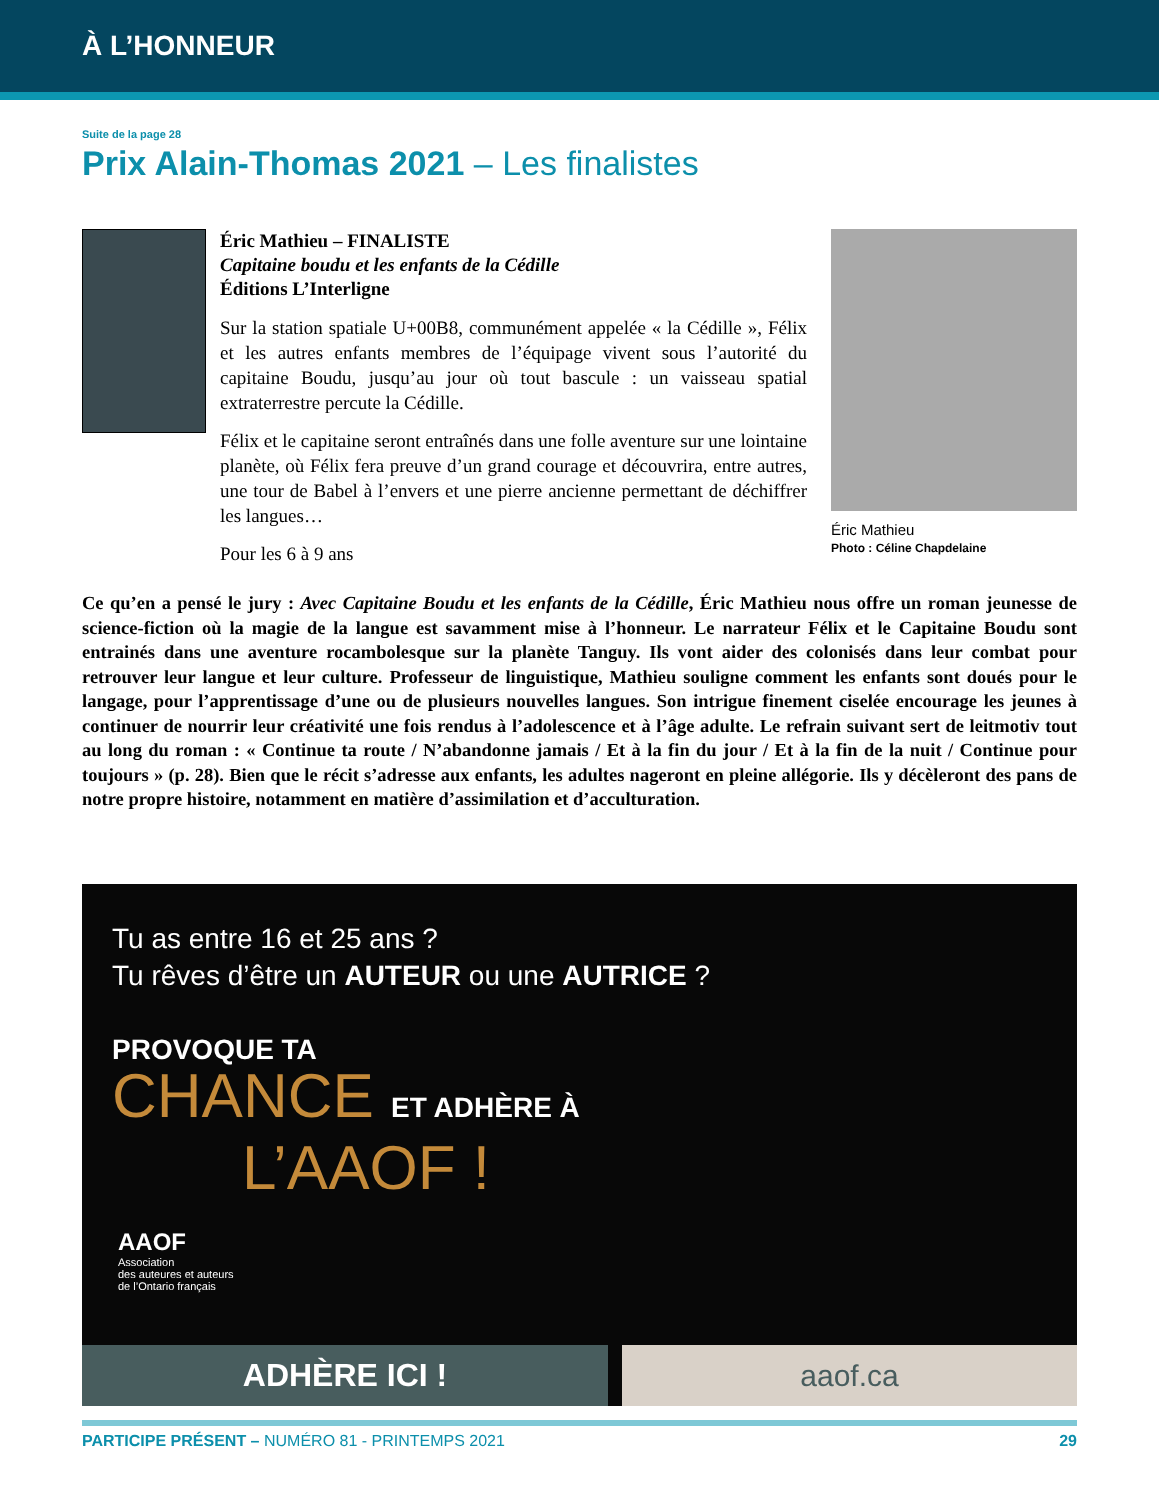À L’HONNEUR
Suite de la page 28
Prix Alain-Thomas 2021 – Les finalistes
Éric Mathieu – FINALISTE
Capitaine boudu et les enfants de la Cédille
Éditions L’Interligne
Sur la station spatiale U+00B8, communément appelée « la Cédille », Félix et les autres enfants membres de l’équipage vivent sous l’autorité du capitaine Boudu, jusqu’au jour où tout bascule : un vaisseau spatial extraterrestre percute la Cédille.
Félix et le capitaine seront entraînés dans une folle aventure sur une lointaine planète, où Félix fera preuve d’un grand courage et découvrira, entre autres, une tour de Babel à l’envers et une pierre ancienne permettant de déchiffrer les langues…
Pour les 6 à 9 ans
Éric Mathieu
Photo : Céline Chapdelaine
Ce qu’en a pensé le jury : Avec Capitaine Boudu et les enfants de la Cédille, Éric Mathieu nous offre un roman jeunesse de science-fiction où la magie de la langue est savamment mise à l’honneur. Le narrateur Félix et le Capitaine Boudu sont entrainés dans une aventure rocambolesque sur la planète Tanguy. Ils vont aider des colonisés dans leur combat pour retrouver leur langue et leur culture. Professeur de linguistique, Mathieu souligne comment les enfants sont doués pour le langage, pour l’apprentissage d’une ou de plusieurs nouvelles langues. Son intrigue finement ciselée encourage les jeunes à continuer de nourrir leur créativité une fois rendus à l’adolescence et à l’âge adulte. Le refrain suivant sert de leitmotiv tout au long du roman : « Continue ta route / N’abandonne jamais / Et à la fin du jour / Et à la fin de la nuit / Continue pour toujours » (p. 28). Bien que le récit s’adresse aux enfants, les adultes nageront en pleine allégorie. Ils y décèleront des pans de notre propre histoire, notamment en matière d’assimilation et d’acculturation.
Tu as entre 16 et 25 ans ?
Tu rêves d’être un AUTEUR ou une AUTRICE ?
PROVOQUE TA
CHANCE ET ADHÈRE À
L’AAOF !
AAOF
Association
des auteures et auteurs
de l’Ontario français
ADHÈRE ICI ! aaof.ca
PARTICIPE PRÉSENT – NUMÉRO 81 - PRINTEMPS 2021 29